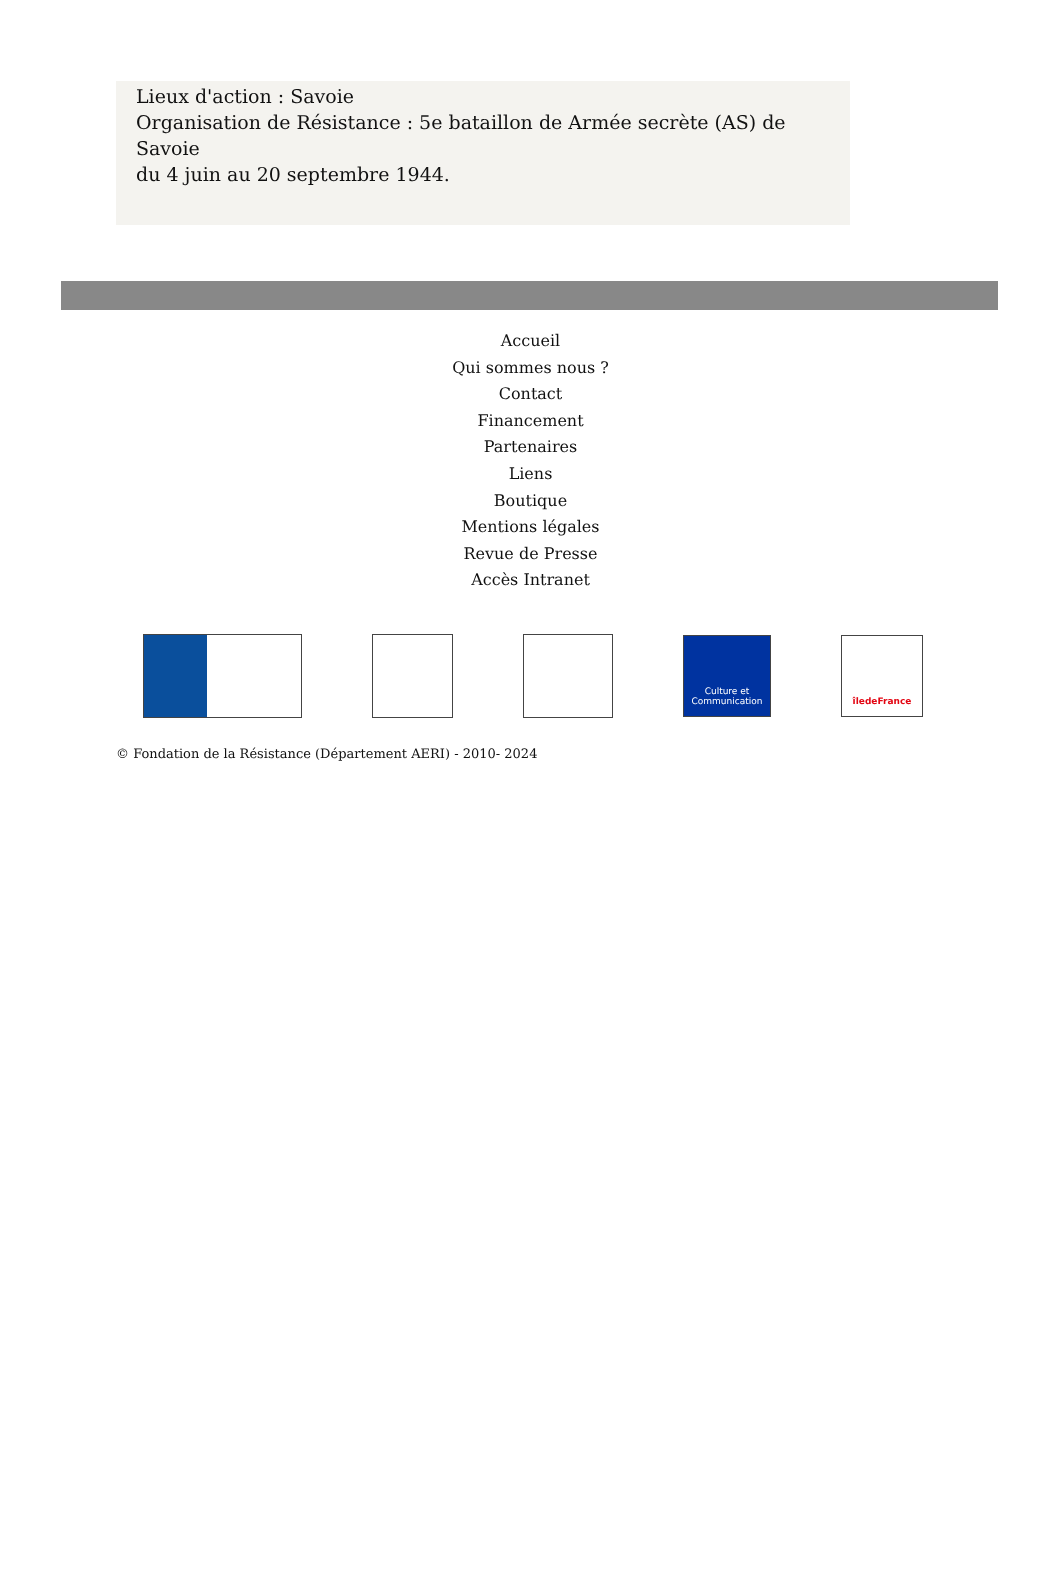Lieux d'action : Savoie
Organisation de Résistance : 5e bataillon de Armée secrète (AS) de Savoie
du 4 juin au 20 septembre 1944.
Accueil
Qui sommes nous ?
Contact
Financement
Partenaires
Liens
Boutique
Mentions légales
Revue de Presse
Accès Intranet
Culture et Communication
îledeFrance
© Fondation de la Résistance (Département AERI) - 2010- 2024